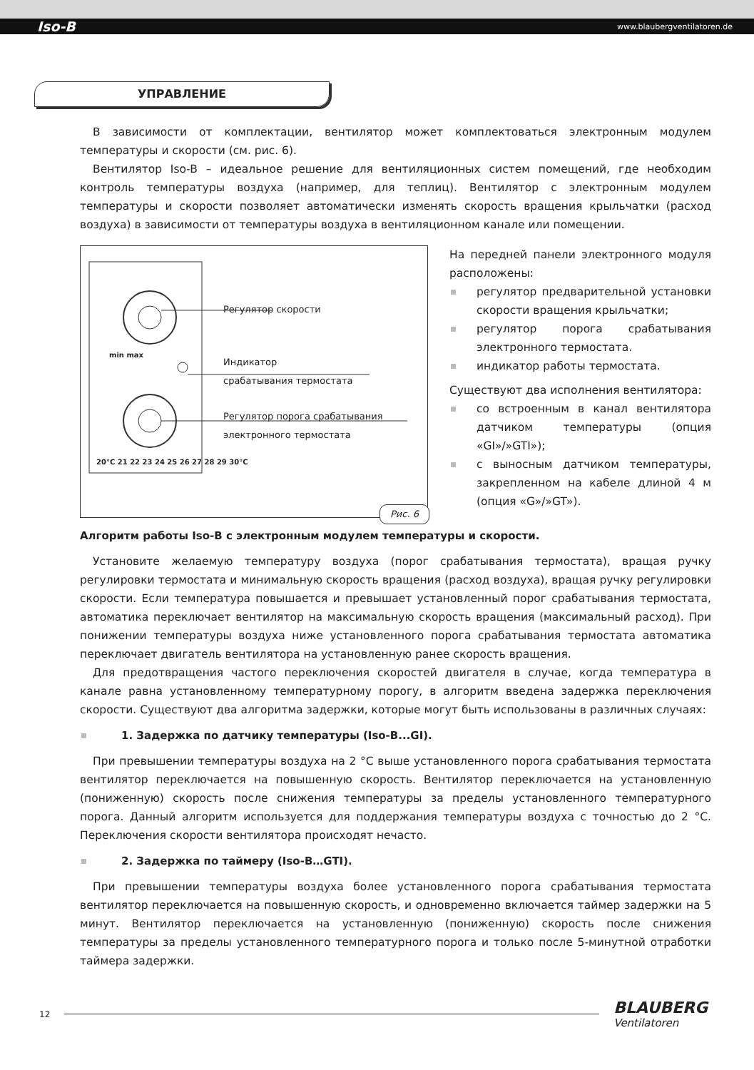Iso-B www.blaubergventilatoren.de
УПРАВЛЕНИЕ
В зависимости от комплектации, вентилятор может комплектоваться электронным модулем температуры и скорости (см. рис. 6).
Вентилятор Iso-B – идеальное решение для вентиляционных систем помещений, где необходим контроль температуры воздуха (например, для теплиц). Вентилятор с электронным модулем температуры и скорости позволяет автоматически изменять скорость вращения крыльчатки (расход воздуха) в зависимости от температуры воздуха в вентиляционном канале или помещении.
Регулятор скорости
Индикатор
срабатывания термостата
Регулятор порога срабатывания
электронного термостата
min max
20°C 21 22 23 24 25 26 27 28 29 30°C
Рис. 6
На передней панели электронного модуля расположены:
регулятор предварительной установки скорости вращения крыльчатки;
регулятор порога срабатывания электронного термостата.
индикатор работы термостата.
Существуют два исполнения вентилятора:
со встроенным в канал вентилятора датчиком температуры (опция «GI»/»GTI»);
с выносным датчиком температуры, закрепленном на кабеле длиной 4 м (опция «G»/»GT»).
Алгоритм работы Iso-B с электронным модулем температуры и скорости.
Установите желаемую температуру воздуха (порог срабатывания термостата), вращая ручку регулировки термостата и минимальную скорость вращения (расход воздуха), вращая ручку регулировки скорости. Если температура повышается и превышает установленный порог срабатывания термостата, автоматика переключает вентилятор на максимальную скорость вращения (максимальный расход). При понижении температуры воздуха ниже установленного порога срабатывания термостата автоматика переключает двигатель вентилятора на установленную ранее скорость вращения.
Для предотвращения частого переключения скоростей двигателя в случае, когда температура в канале равна установленному температурному порогу, в алгоритм введена задержка переключения скорости. Существуют два алгоритма задержки, которые могут быть использованы в различных случаях:
1. Задержка по датчику температуры (Iso-B...GI).
При превышении температуры воздуха на 2 °С выше установленного порога срабатывания термостата вентилятор переключается на повышенную скорость. Вентилятор переключается на установленную (пониженную) скорость после снижения температуры за пределы установленного температурного порога. Данный алгоритм используется для поддержания температуры воздуха с точностью до 2 °С. Переключения скорости вентилятора происходят нечасто.
2. Задержка по таймеру (Iso-B…GTI).
При превышении температуры воздуха более установленного порога срабатывания термостата вентилятор переключается на повышенную скорость, и одновременно включается таймер задержки на 5 минут. Вентилятор переключается на установленную (пониженную) скорость после снижения температуры за пределы установленного температурного порога и только после 5-минутной отработки таймера задержки.
12
BLAUBERG
Ventilatoren